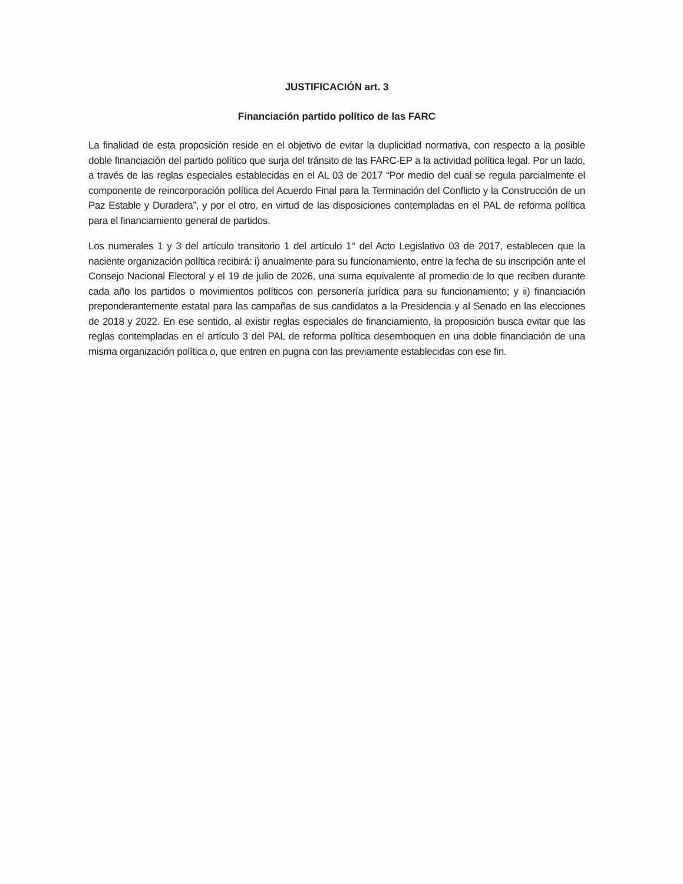JUSTIFICACIÓN art. 3
Financiación partido político de las FARC
La finalidad de esta proposición reside en el objetivo de evitar la duplicidad normativa, con respecto a la posible doble financiación del partido político que surja del tránsito de las FARC-EP a la actividad política legal. Por un lado, a través de las reglas especiales establecidas en el AL 03 de 2017 “Por medio del cual se regula parcialmente el componente de reincorporación política del Acuerdo Final para la Terminación del Conflicto y la Construcción de un Paz Estable y Duradera”, y por el otro, en virtud de las disposiciones contempladas en el PAL de reforma política para el financiamiento general de partidos.
Los numerales 1 y 3 del artículo transitorio 1 del artículo 1° del Acto Legislativo 03 de 2017, establecen que la naciente organización política recibirá: i) anualmente para su funcionamiento, entre la fecha de su inscripción ante el Consejo Nacional Electoral y el 19 de julio de 2026, una suma equivalente al promedio de lo que reciben durante cada año los partidos o movimientos políticos con personería jurídica para su funcionamiento; y ii) financiación preponderantemente estatal para las campañas de sus candidatos a la Presidencia y al Senado en las elecciones de 2018 y 2022. En ese sentido, al existir reglas especiales de financiamiento, la proposición busca evitar que las reglas contempladas en el artículo 3 del PAL de reforma política desemboquen en una doble financiación de una misma organización política o, que entren en pugna con las previamente establecidas con ese fin.